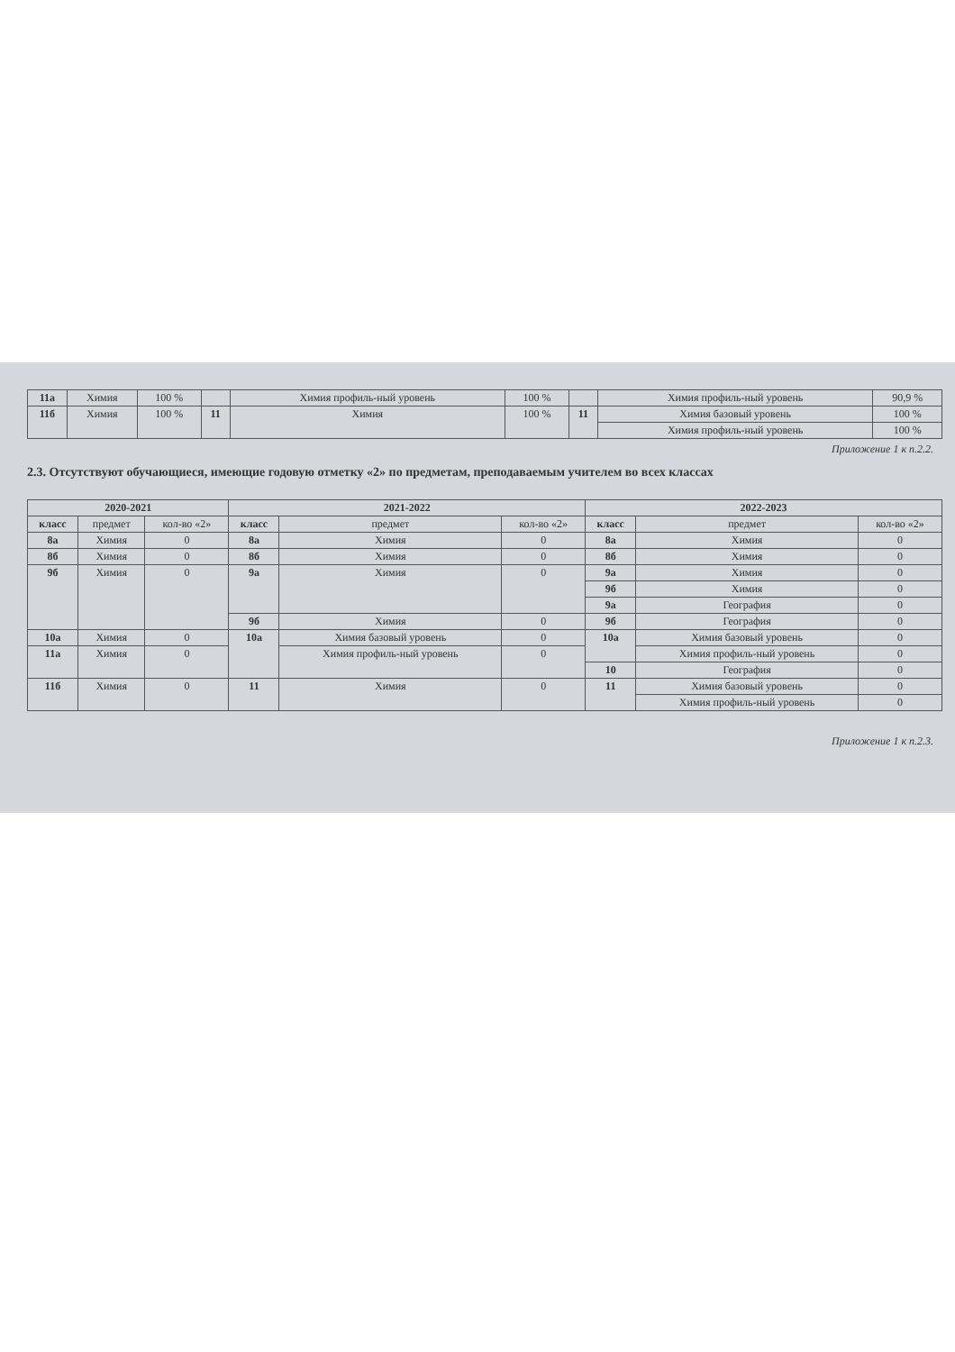| 11а | Химия | 100 % | | Химия профиль-ный уровень | 100 % | | Химия профиль-ный уровень | 90,9 % |
| 11б | Химия | 100 % | 11 | Химия | 100 % | 11 | Химия базовый уровень | 100 % |
| | | | | | | | Химия профиль-ный уровень | 100 % |
Приложение 1 к п.2.2.
2.3. Отсутствуют обучающиеся, имеющие годовую отметку «2» по предметам, преподаваемым учителем во всех классах
| 2020-2021 | | | 2021-2022 | | | 2022-2023 | | |
| --- | --- | --- | --- | --- | --- | --- | --- | --- |
| класс | предмет | кол-во «2» | класс | предмет | кол-во «2» | класс | предмет | кол-во «2» |
| 8а | Химия | 0 | 8а | Химия | 0 | 8а | Химия | 0 |
| 8б | Химия | 0 | 8б | Химия | 0 | 8б | Химия | 0 |
| 9б | Химия | 0 | 9а | Химия | 0 | 9а | Химия | 0 |
| | | | | | | 9б | Химия | 0 |
| | | | | | | 9а | География | 0 |
| | | | 9б | Химия | 0 | 9б | География | 0 |
| 10а | Химия | 0 | 10а | Химия базовый уровень | 0 | 10а | Химия базовый уровень | 0 |
| 11а | Химия | 0 | | Химия профиль-ный уровень | 0 | | Химия профиль-ный уровень | 0 |
| | | | | | | 10 | География | 0 |
| 11б | Химия | 0 | 11 | Химия | 0 | 11 | Химия базовый уровень | 0 |
| | | | | | | | Химия профиль-ный уровень | 0 |
Приложение 1 к п.2.3.